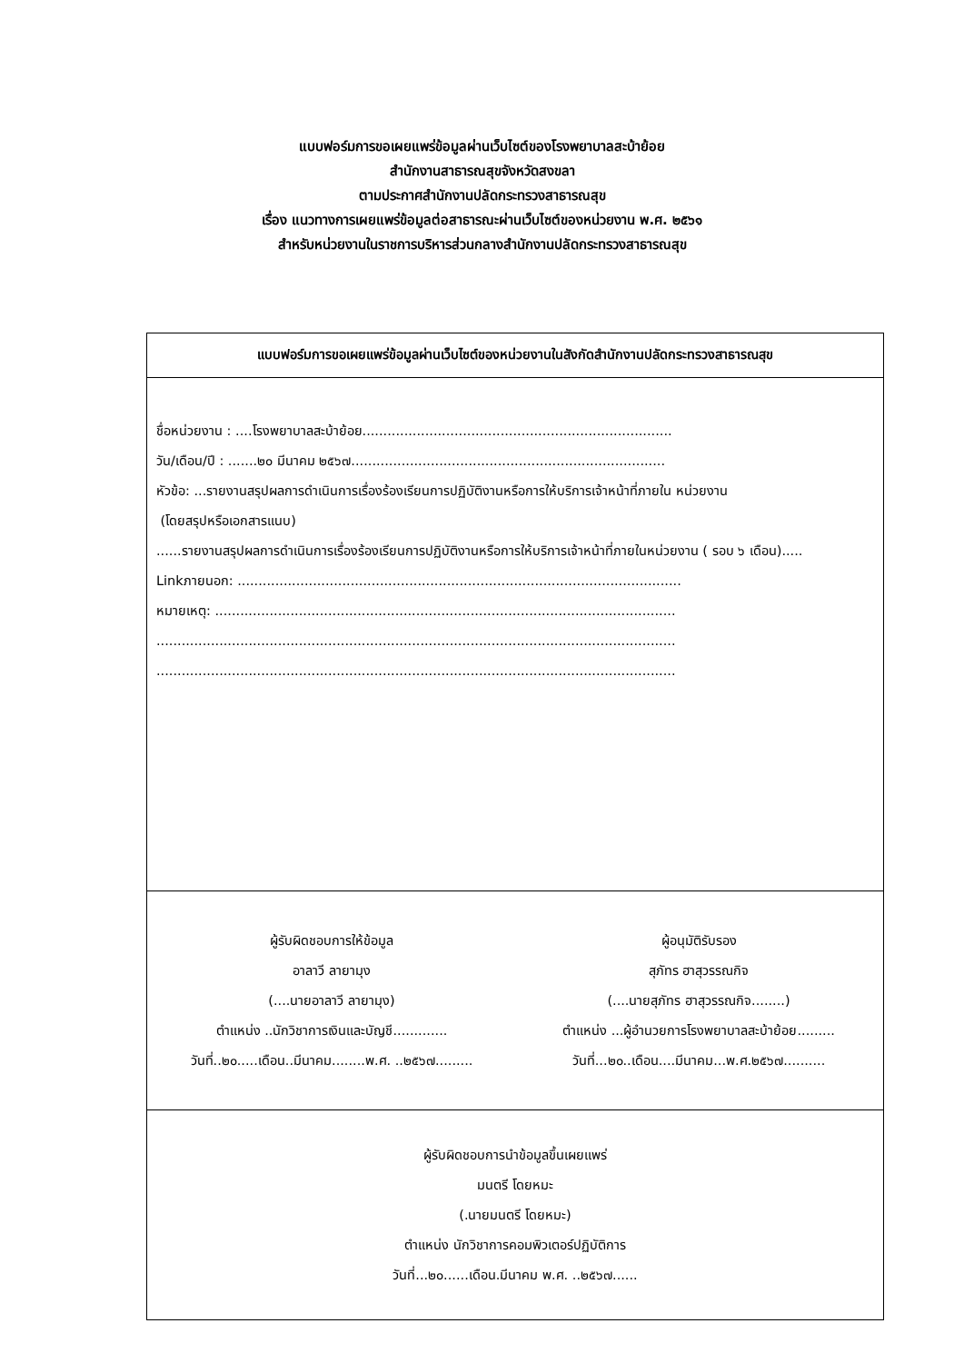แบบฟอร์มการขอเผยแพร่ข้อมูลผ่านเว็บไซต์ของโรงพยาบาลสะบ้าย้อย
สำนักงานสาธารณสุขจังหวัดสงขลา
ตามประกาศสำนักงานปลัดกระทรวงสาธารณสุข
เรื่อง แนวทางการเผยแพร่ข้อมูลต่อสาธารณะผ่านเว็บไซต์ของหน่วยงาน พ.ศ. ๒๕๖๑
สำหรับหน่วยงานในราชการบริหารส่วนกลางสำนักงานปลัดกระทรวงสาธารณสุข
| แบบฟอร์มการขอเผยแพร่ข้อมูลผ่านเว็บไซต์ของหน่วยงานในสังกัดสำนักงานปลัดกระทรวงสาธารณสุข |
| --- |
| ชื่อหน่วยงาน : ....โรงพยาบาลสะบ้าย้อย.......................................................................... วัน/เดือน/ปี : .......๒๐ มีนาคม ๒๕๖๗........................................................................... หัวข้อ: ...รายงานสรุปผลการดำเนินการเรื่องร้องเรียนการปฏิบัติงานหรือการให้บริการเจ้าหน้าที่ภายใน หน่วยงาน (โดยสรุปหรือเอกสารแนบ) ......รายงานสรุปผลการดำเนินการเรื่องร้องเรียนการปฏิบัติงานหรือการให้บริการเจ้าหน้าที่ภายในหน่วยงาน ( รอบ ๖ เดือน)..... Linkภายนอก: .......................................................................................................... หมายเหตุ: .............................................................................................................. ............................................................................................................................ ............................................................................................................................ |
| ผู้รับผิดชอบการให้ข้อมูล อาลาวี ลายามุง (....นายอาลาวี ลายามุง) ตำแหน่ง ..นักวิชาการเงินและบัญชี............. วันที่..๒๐.....เดือน..มีนาคม........พ.ศ. ..๒๕๖๗......... ผู้อนุมัติรับรอง สุภัทร ฮาสุวรรณกิจ (....นายสุภัทร ฮาสุวรรณกิจ........) ตำแหน่ง ...ผู้อำนวยการโรงพยาบาลสะบ้าย้อย......... วันที่...๒๐..เดือน....มีนาคม...พ.ศ.๒๕๖๗.......... |
| ผู้รับผิดชอบการนำข้อมูลขึ้นเผยแพร่ มนตรี โดยหมะ (.นายมนตรี โดยหมะ) ตำแหน่ง นักวิชาการคอมพิวเตอร์ปฏิบัติการ วันที่...๒๐......เดือน.มีนาคม พ.ศ. ..๒๕๖๗...... |